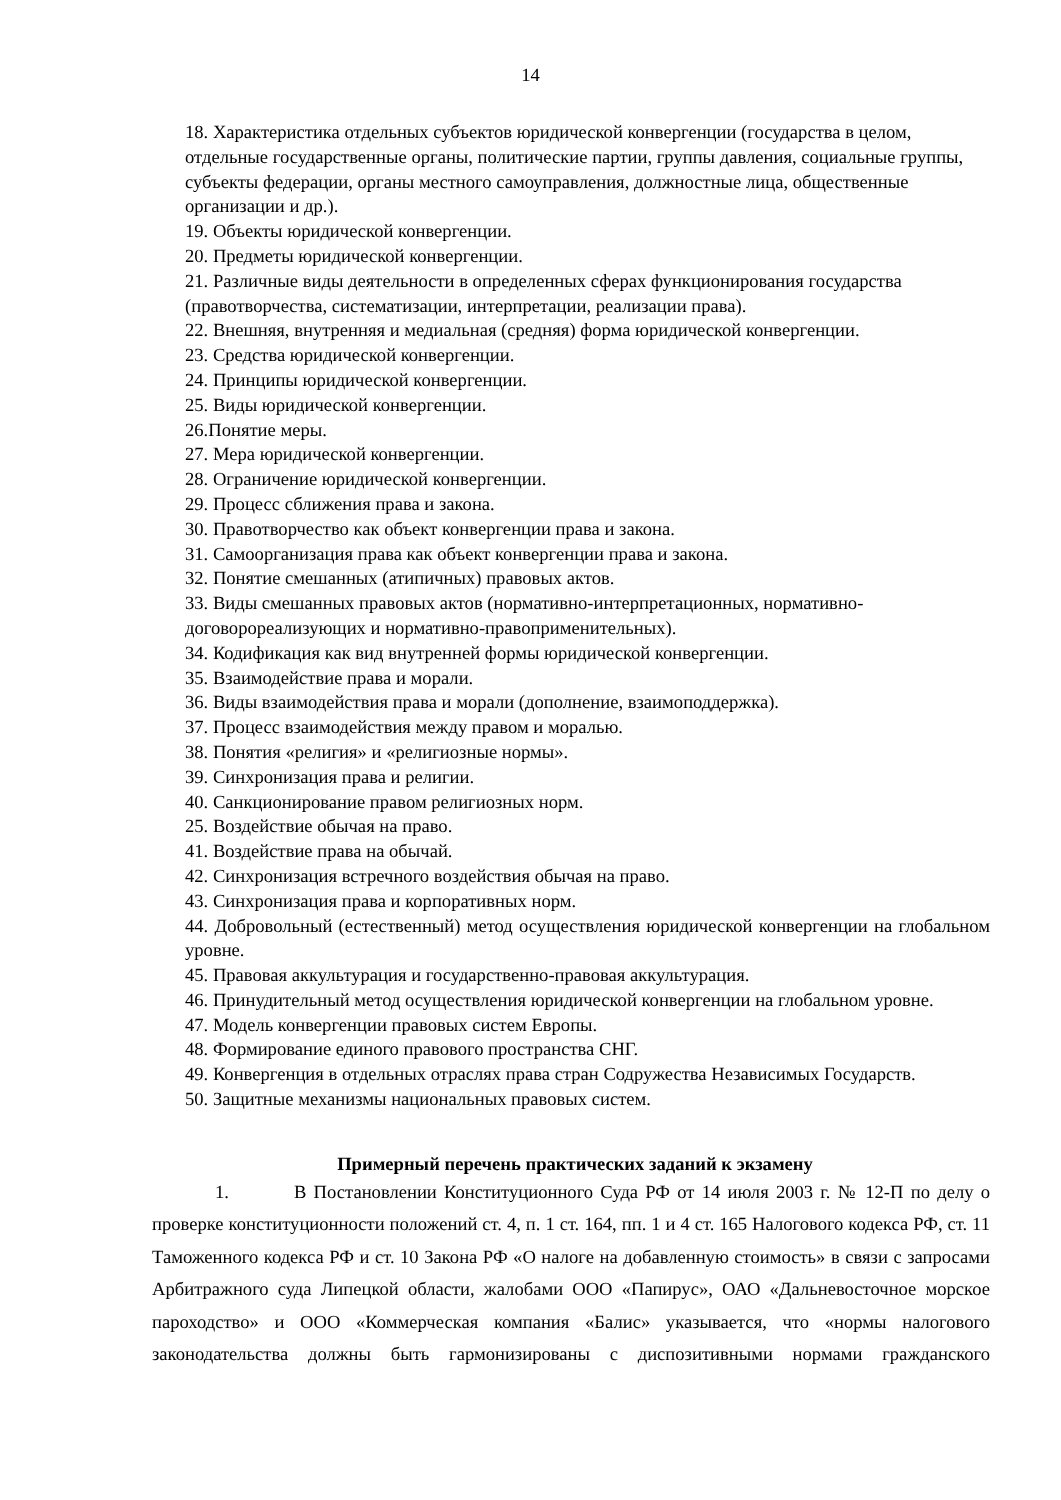14
18. Характеристика отдельных субъектов юридической конвергенции (государства в целом, отдельные государственные органы, политические партии, группы давления, социальные группы, субъекты федерации, органы местного самоуправления, должностные лица, общественные организации и др.).
19. Объекты юридической конвергенции.
20. Предметы юридической конвергенции.
21. Различные виды деятельности в определенных сферах функционирования государства (правотворчества, систематизации, интерпретации, реализации права).
22. Внешняя, внутренняя и медиальная (средняя) форма юридической конвергенции.
23. Средства юридической конвергенции.
24. Принципы юридической конвергенции.
25. Виды юридической конвергенции.
26.Понятие меры.
27. Мера юридической конвергенции.
28. Ограничение юридической конвергенции.
29. Процесс сближения права и закона.
30. Правотворчество как объект конвергенции права и закона.
31. Самоорганизация права как объект конвергенции права и закона.
32. Понятие смешанных (атипичных) правовых актов.
33. Виды смешанных правовых актов (нормативно-интерпретационных, нормативно-договорореализующих и нормативно-правоприменительных).
34. Кодификация как вид внутренней формы юридической конвергенции.
35. Взаимодействие права и морали.
36. Виды взаимодействия права и морали (дополнение, взаимоподдержка).
37. Процесс взаимодействия между правом и моралью.
38. Понятия «религия» и «религиозные нормы».
39. Синхронизация права и религии.
40. Санкционирование правом религиозных норм.
25. Воздействие обычая на право.
41. Воздействие права на обычай.
42. Синхронизация встречного воздействия обычая на право.
43. Синхронизация права и корпоративных норм.
44. Добровольный (естественный) метод осуществления юридической конвергенции на глобальном уровне.
45. Правовая аккультурация и государственно-правовая аккультурация.
46. Принудительный метод осуществления юридической конвергенции на глобальном уровне.
47. Модель конвергенции правовых систем Европы.
48. Формирование единого правового пространства СНГ.
49. Конвергенция в отдельных отраслях права стран Содружества Независимых Государств.
50. Защитные механизмы национальных правовых систем.
Примерный перечень практических заданий к экзамену
1. В Постановлении Конституционного Суда РФ от 14 июля 2003 г. № 12-П по делу о проверке конституционности положений ст. 4, п. 1 ст. 164, пп. 1 и 4 ст. 165 Налогового кодекса РФ, ст. 11 Таможенного кодекса РФ и ст. 10 Закона РФ «О налоге на добавленную стоимость» в связи с запросами Арбитражного суда Липецкой области, жалобами ООО «Папирус», ОАО «Дальневосточное морское пароходство» и ООО «Коммерческая компания «Балис» указывается, что «нормы налогового законодательства должны быть гармонизированы с диспозитивными нормами гражданского